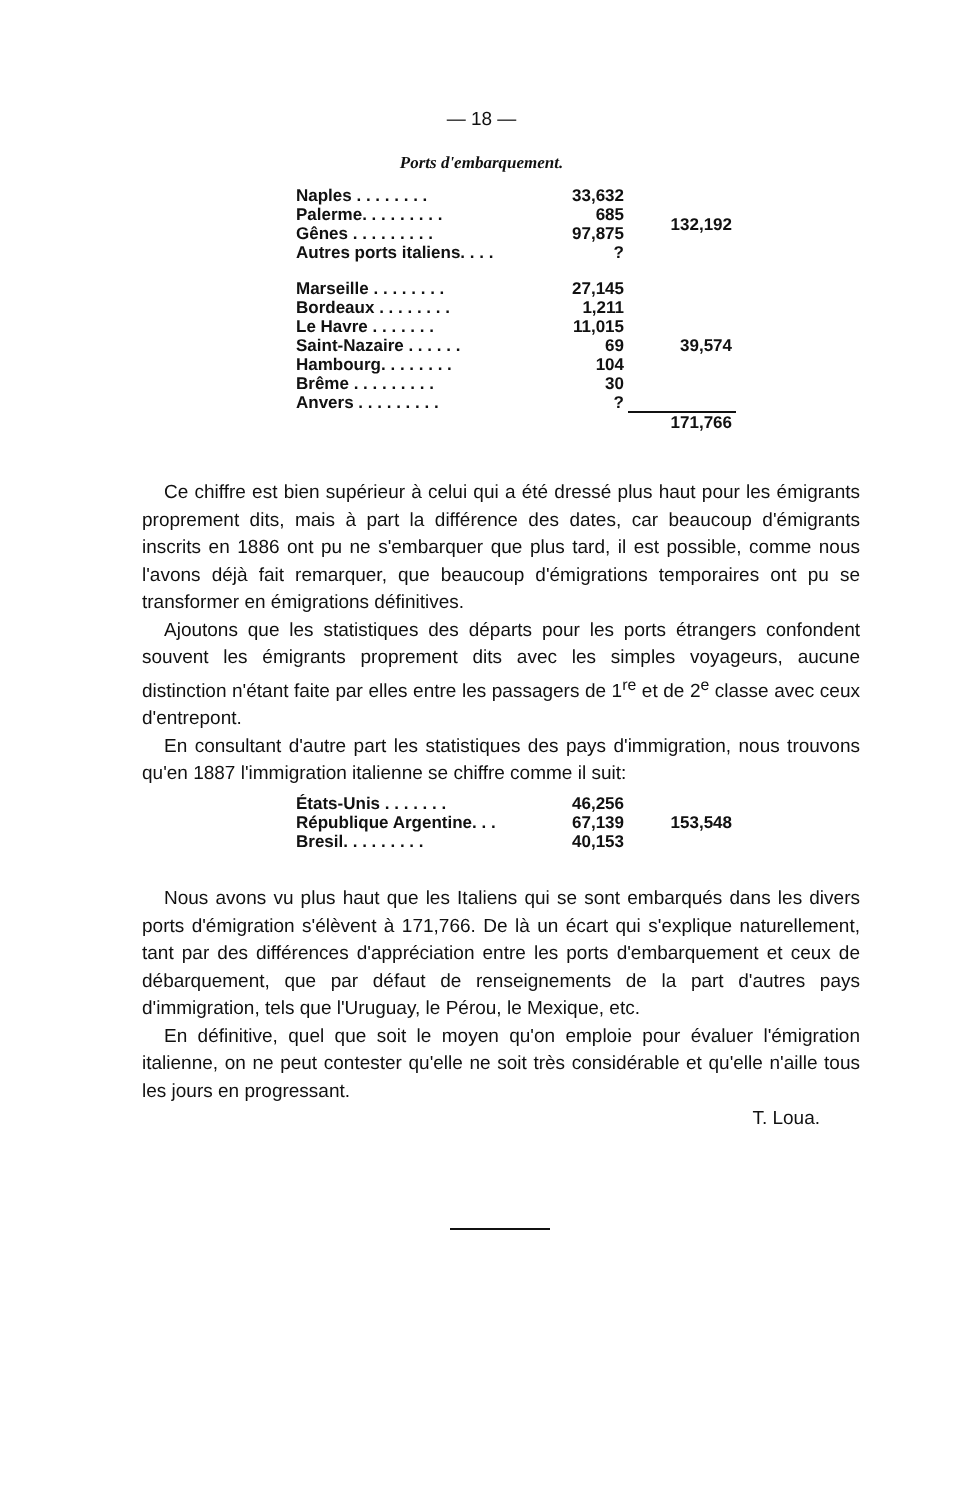— 18 —
Ports d'embarquement.
| Naples . . . . . . . . | 33,632 | 132,192 |
| Palerme. . . . . . . . . | 685 | |
| Gênes . . . . . . . . . | 97,875 | |
| Autres ports italiens. . . . | ? | |
| Marseille . . . . . . . . | 27,145 | 39,574 |
| Bordeaux . . . . . . . . | 1,211 | |
| Le Havre . . . . . . . | 11,015 | |
| Saint-Nazaire . . . . . . | 69 | |
| Hambourg. . . . . . . . | 104 | |
| Brême . . . . . . . . . | 30 | |
| Anvers . . . . . . . . . | ? | |
| | | 171,766 |
Ce chiffre est bien supérieur à celui qui a été dressé plus haut pour les émigrants proprement dits, mais à part la différence des dates, car beaucoup d'émigrants inscrits en 1886 ont pu ne s'embarquer que plus tard, il est possible, comme nous l'avons déjà fait remarquer, que beaucoup d'émigrations temporaires ont pu se transformer en émigrations définitives.
Ajoutons que les statistiques des départs pour les ports étrangers confondent souvent les émigrants proprement dits avec les simples voyageurs, aucune distinction n'étant faite par elles entre les passagers de 1<sup>re</sup> et de 2<sup>e</sup> classe avec ceux d'entrepont.
En consultant d'autre part les statistiques des pays d'immigration, nous trouvons qu'en 1887 l'immigration italienne se chiffre comme il suit:
| États-Unis . . . . . . . | 46,256 | 153,548 |
| République Argentine. . . | 67,139 | |
| Bresil. . . . . . . . . | 40,153 | |
Nous avons vu plus haut que les Italiens qui se sont embarqués dans les divers ports d'émigration s'élèvent à 171,766. De là un écart qui s'explique naturellement, tant par des différences d'appréciation entre les ports d'embarquement et ceux de débarquement, que par défaut de renseignements de la part d'autres pays d'immigration, tels que l'Uruguay, le Pérou, le Mexique, etc.
En définitive, quel que soit le moyen qu'on emploie pour évaluer l'émigration italienne, on ne peut contester qu'elle ne soit très considérable et qu'elle n'aille tous les jours en progressant.
T. Loua.